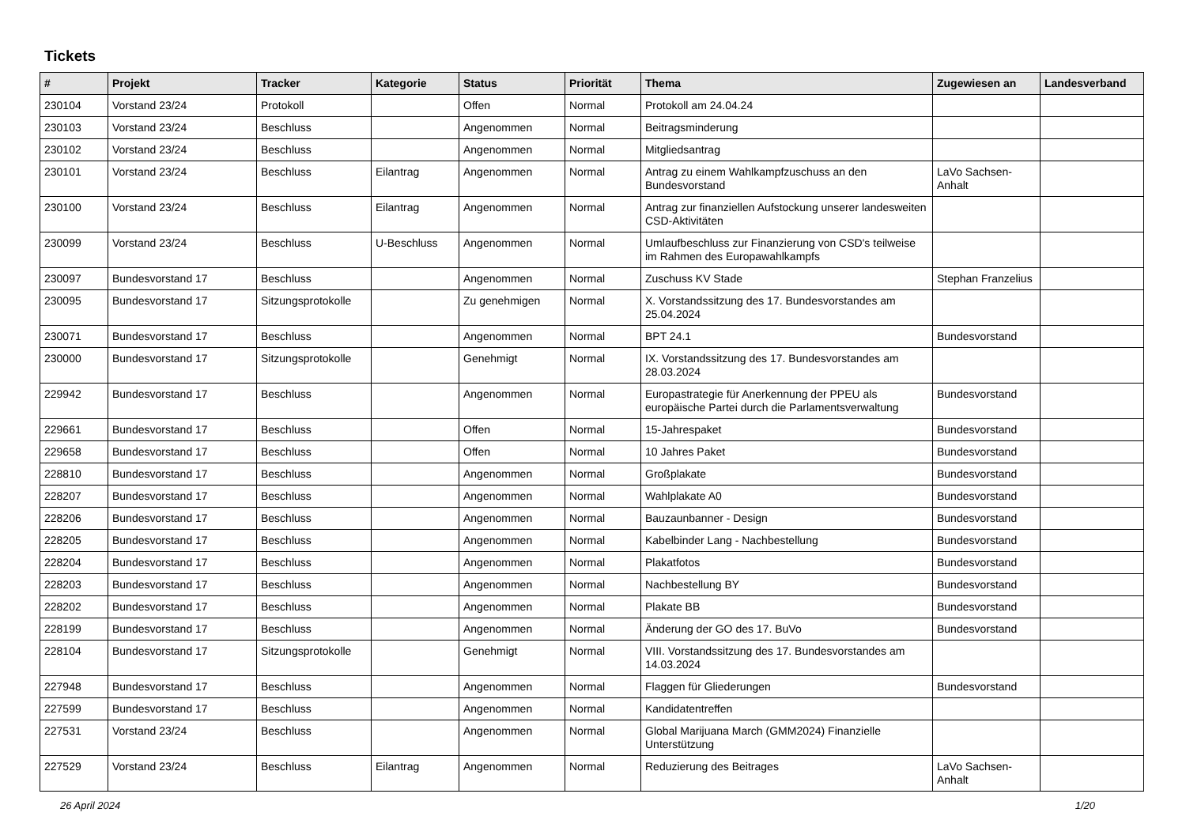Tickets
| # | Projekt | Tracker | Kategorie | Status | Priorität | Thema | Zugewiesen an | Landesverband |
| --- | --- | --- | --- | --- | --- | --- | --- | --- |
| 230104 | Vorstand 23/24 | Protokoll | | Offen | Normal | Protokoll am 24.04.24 | | |
| 230103 | Vorstand 23/24 | Beschluss | | Angenommen | Normal | Beitragsminderung | | |
| 230102 | Vorstand 23/24 | Beschluss | | Angenommen | Normal | Mitgliedsantrag | | |
| 230101 | Vorstand 23/24 | Beschluss | Eilantrag | Angenommen | Normal | Antrag zu einem Wahlkampfzuschuss an den Bundesvorstand | LaVo Sachsen-Anhalt | |
| 230100 | Vorstand 23/24 | Beschluss | Eilantrag | Angenommen | Normal | Antrag zur finanziellen Aufstockung unserer landesweiten CSD-Aktivitäten | | |
| 230099 | Vorstand 23/24 | Beschluss | U-Beschluss | Angenommen | Normal | Umlaufbeschluss zur Finanzierung von CSD's teilweise im Rahmen des Europawahlkampfs | | |
| 230097 | Bundesvorstand 17 | Beschluss | | Angenommen | Normal | Zuschuss KV Stade | Stephan Franzelius | |
| 230095 | Bundesvorstand 17 | Sitzungsprotokolle | | Zu genehmigen | Normal | X. Vorstandssitzung des 17. Bundesvorstandes am 25.04.2024 | | |
| 230071 | Bundesvorstand 17 | Beschluss | | Angenommen | Normal | BPT 24.1 | Bundesvorstand | |
| 230000 | Bundesvorstand 17 | Sitzungsprotokolle | | Genehmigt | Normal | IX. Vorstandssitzung des 17. Bundesvorstandes am 28.03.2024 | | |
| 229942 | Bundesvorstand 17 | Beschluss | | Angenommen | Normal | Europastrategie für Anerkennung der PPEU als europäische Partei durch die Parlamentsverwaltung | Bundesvorstand | |
| 229661 | Bundesvorstand 17 | Beschluss | | Offen | Normal | 15-Jahrespaket | Bundesvorstand | |
| 229658 | Bundesvorstand 17 | Beschluss | | Offen | Normal | 10 Jahres Paket | Bundesvorstand | |
| 228810 | Bundesvorstand 17 | Beschluss | | Angenommen | Normal | Großplakate | Bundesvorstand | |
| 228207 | Bundesvorstand 17 | Beschluss | | Angenommen | Normal | Wahlplakate A0 | Bundesvorstand | |
| 228206 | Bundesvorstand 17 | Beschluss | | Angenommen | Normal | Bauzaunbanner - Design | Bundesvorstand | |
| 228205 | Bundesvorstand 17 | Beschluss | | Angenommen | Normal | Kabelbinder Lang - Nachbestellung | Bundesvorstand | |
| 228204 | Bundesvorstand 17 | Beschluss | | Angenommen | Normal | Plakatfotos | Bundesvorstand | |
| 228203 | Bundesvorstand 17 | Beschluss | | Angenommen | Normal | Nachbestellung BY | Bundesvorstand | |
| 228202 | Bundesvorstand 17 | Beschluss | | Angenommen | Normal | Plakate BB | Bundesvorstand | |
| 228199 | Bundesvorstand 17 | Beschluss | | Angenommen | Normal | Änderung der GO des 17. BuVo | Bundesvorstand | |
| 228104 | Bundesvorstand 17 | Sitzungsprotokolle | | Genehmigt | Normal | VIII. Vorstandssitzung des 17. Bundesvorstandes am 14.03.2024 | | |
| 227948 | Bundesvorstand 17 | Beschluss | | Angenommen | Normal | Flaggen für Gliederungen | Bundesvorstand | |
| 227599 | Bundesvorstand 17 | Beschluss | | Angenommen | Normal | Kandidatentreffen | | |
| 227531 | Vorstand 23/24 | Beschluss | | Angenommen | Normal | Global Marijuana March (GMM2024) Finanzielle Unterstützung | | |
| 227529 | Vorstand 23/24 | Beschluss | Eilantrag | Angenommen | Normal | Reduzierung des Beitrages | LaVo Sachsen-Anhalt | |
26 April 2024 1/20